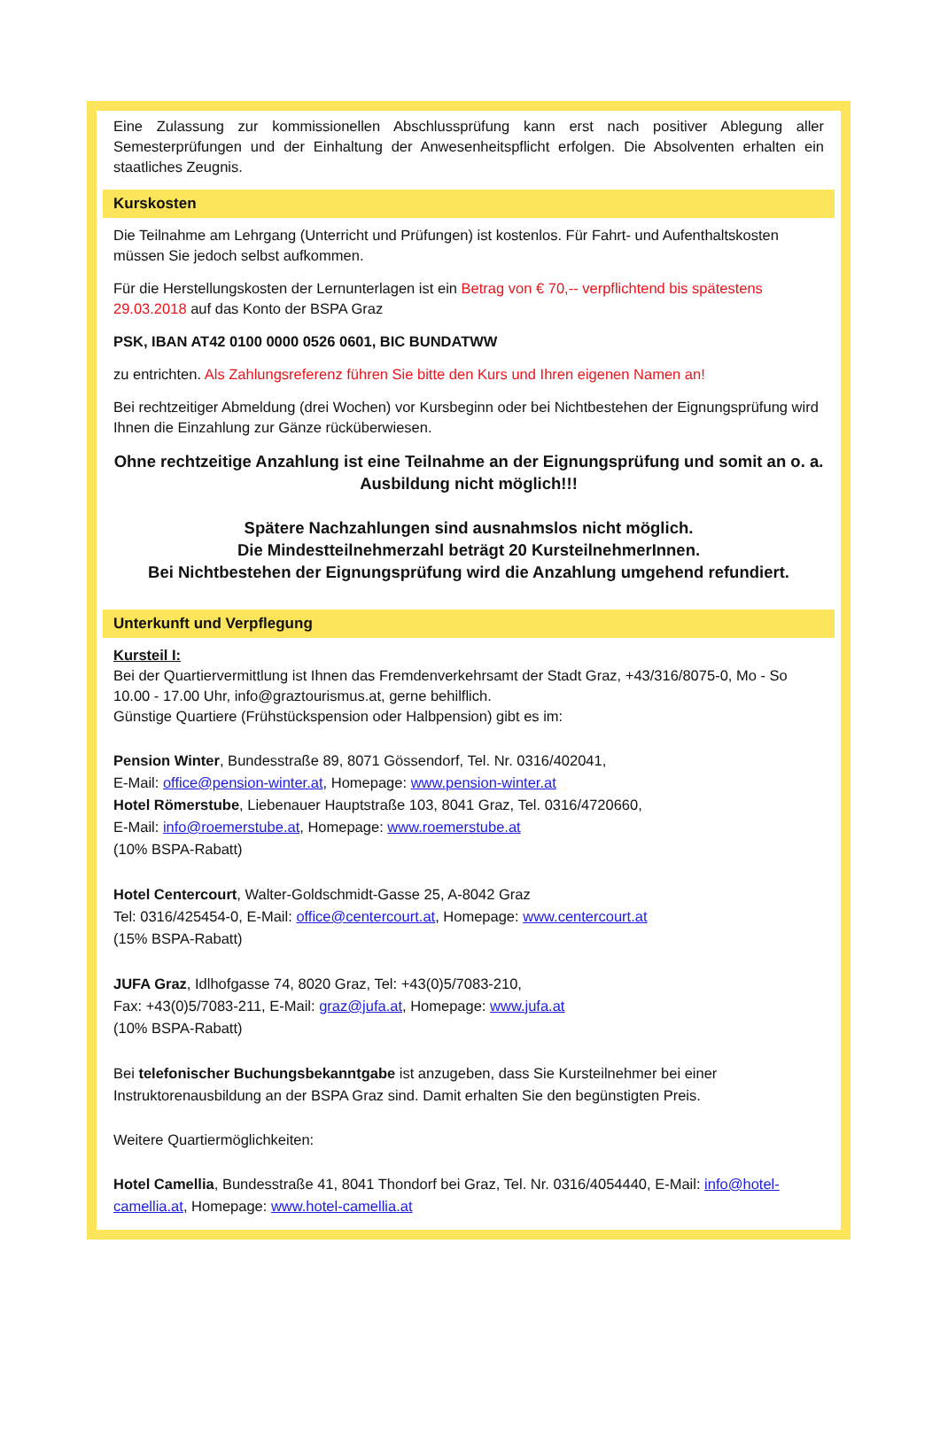Eine Zulassung zur kommissionellen Abschlussprüfung kann erst nach positiver Ablegung aller Semesterprüfungen und der Einhaltung der Anwesenheitspflicht erfolgen. Die Absolventen erhalten ein staatliches Zeugnis.
Kurskosten
Die Teilnahme am Lehrgang (Unterricht und Prüfungen) ist kostenlos. Für Fahrt- und Aufenthaltskosten müssen Sie jedoch selbst aufkommen.
Für die Herstellungskosten der Lernunterlagen ist ein Betrag von € 70,-- verpflichtend bis spätestens 29.03.2018 auf das Konto der BSPA Graz
PSK, IBAN AT42 0100 0000 0526 0601, BIC BUNDATWW
zu entrichten. Als Zahlungsreferenz führen Sie bitte den Kurs und Ihren eigenen Namen an!
Bei rechtzeitiger Abmeldung (drei Wochen) vor Kursbeginn oder bei Nichtbestehen der Eignungsprüfung wird Ihnen die Einzahlung zur Gänze rücküberwiesen.
Ohne rechtzeitige Anzahlung ist eine Teilnahme an der Eignungsprüfung und somit an o. a. Ausbildung nicht möglich!!!
Spätere Nachzahlungen sind ausnahmslos nicht möglich.
Die Mindestteilnehmerzahl beträgt 20 KursteilnehmerInnen.
Bei Nichtbestehen der Eignungsprüfung wird die Anzahlung umgehend refundiert.
Unterkunft und Verpflegung
Kursteil I:
Bei der Quartiervermittlung ist Ihnen das Fremdenverkehrsamt der Stadt Graz, +43/316/8075-0, Mo - So 10.00 - 17.00 Uhr, info@graztourismus.at, gerne behilflich.
Günstige Quartiere (Frühstückspension oder Halbpension) gibt es im:
Pension Winter, Bundesstraße 89, 8071 Gössendorf, Tel. Nr. 0316/402041,
E-Mail: office@pension-winter.at, Homepage: www.pension-winter.at
Hotel Römerstube, Liebenauer Hauptstraße 103, 8041 Graz, Tel. 0316/4720660,
E-Mail: info@roemerstube.at, Homepage: www.roemerstube.at
(10% BSPA-Rabatt)
Hotel Centercourt, Walter-Goldschmidt-Gasse 25, A-8042 Graz
Tel: 0316/425454-0, E-Mail: office@centercourt.at, Homepage: www.centercourt.at
(15% BSPA-Rabatt)
JUFA Graz, Idlhofgasse 74, 8020 Graz, Tel: +43(0)5/7083-210,
Fax: +43(0)5/7083-211, E-Mail: graz@jufa.at, Homepage: www.jufa.at
(10% BSPA-Rabatt)
Bei telefonischer Buchungsbekanntgabe ist anzugeben, dass Sie Kursteilnehmer bei einer Instruktorenausbildung an der BSPA Graz sind. Damit erhalten Sie den begünstigten Preis.
Weitere Quartiermöglichkeiten:
Hotel Camellia, Bundesstraße 41, 8041 Thondorf bei Graz, Tel. Nr. 0316/4054440, E-Mail: info@hotel-camellia.at, Homepage: www.hotel-camellia.at